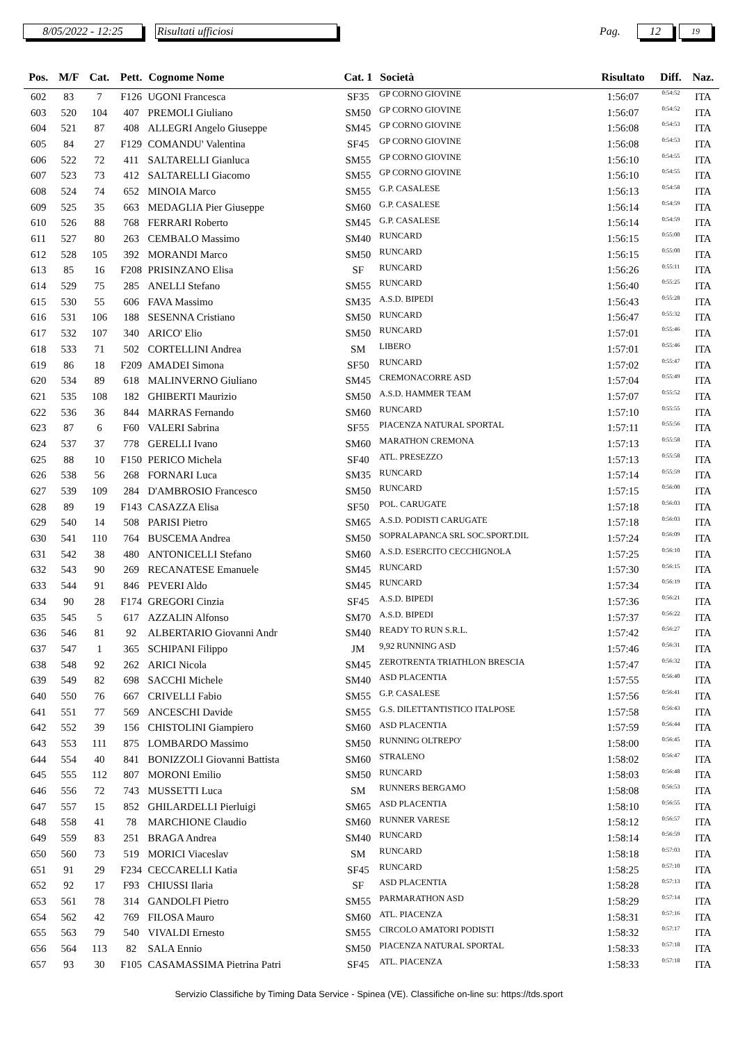8/05/2022 - 12:25 Risultati ufficiosi Pag. 12 19
| Pos. | M/F | Cat. | Pett. | Cognome Nome | Cat. 1 | Società | Risultato | Diff. | Naz. |
| --- | --- | --- | --- | --- | --- | --- | --- | --- | --- |
| 602 | 83 | 7 | F126 | UGONI Francesca | SF35 | GP CORNO GIOVINE | 1:56:07 | 0:54:52 | ITA |
| 603 | 520 | 104 | 407 | PREMOLI Giuliano | SM50 | GP CORNO GIOVINE | 1:56:07 | 0:54:52 | ITA |
| 604 | 521 | 87 | 408 | ALLEGRI Angelo Giuseppe | SM45 | GP CORNO GIOVINE | 1:56:08 | 0:54:53 | ITA |
| 605 | 84 | 27 | F129 | COMANDU' Valentina | SF45 | GP CORNO GIOVINE | 1:56:08 | 0:54:53 | ITA |
| 606 | 522 | 72 | 411 | SALTARELLI Gianluca | SM55 | GP CORNO GIOVINE | 1:56:10 | 0:54:55 | ITA |
| 607 | 523 | 73 | 412 | SALTARELLI Giacomo | SM55 | GP CORNO GIOVINE | 1:56:10 | 0:54:55 | ITA |
| 608 | 524 | 74 | 652 | MINOIA Marco | SM55 | G.P. CASALESE | 1:56:13 | 0:54:58 | ITA |
| 609 | 525 | 35 | 663 | MEDAGLIA Pier Giuseppe | SM60 | G.P. CASALESE | 1:56:14 | 0:54:59 | ITA |
| 610 | 526 | 88 | 768 | FERRARI Roberto | SM45 | G.P. CASALESE | 1:56:14 | 0:54:59 | ITA |
| 611 | 527 | 80 | 263 | CEMBALO Massimo | SM40 | RUNCARD | 1:56:15 | 0:55:00 | ITA |
| 612 | 528 | 105 | 392 | MORANDI Marco | SM50 | RUNCARD | 1:56:15 | 0:55:00 | ITA |
| 613 | 85 | 16 | F208 | PRISINZANO Elisa | SF | RUNCARD | 1:56:26 | 0:55:11 | ITA |
| 614 | 529 | 75 | 285 | ANELLI Stefano | SM55 | RUNCARD | 1:56:40 | 0:55:25 | ITA |
| 615 | 530 | 55 | 606 | FAVA Massimo | SM35 | A.S.D. BIPEDI | 1:56:43 | 0:55:28 | ITA |
| 616 | 531 | 106 | 188 | SESENNA Cristiano | SM50 | RUNCARD | 1:56:47 | 0:55:32 | ITA |
| 617 | 532 | 107 | 340 | ARICO' Elio | SM50 | RUNCARD | 1:57:01 | 0:55:46 | ITA |
| 618 | 533 | 71 | 502 | CORTELLINI Andrea | SM | LIBERO | 1:57:01 | 0:55:46 | ITA |
| 619 | 86 | 18 | F209 | AMADEI Simona | SF50 | RUNCARD | 1:57:02 | 0:55:47 | ITA |
| 620 | 534 | 89 | 618 | MALINVERNO Giuliano | SM45 | CREMONACORRE ASD | 1:57:04 | 0:55:49 | ITA |
| 621 | 535 | 108 | 182 | GHIBERTI Maurizio | SM50 | A.S.D. HAMMER TEAM | 1:57:07 | 0:55:52 | ITA |
| 622 | 536 | 36 | 844 | MARRAS Fernando | SM60 | RUNCARD | 1:57:10 | 0:55:55 | ITA |
| 623 | 87 | 6 | F60 | VALERI Sabrina | SF55 | PIACENZA NATURAL SPORTAL | 1:57:11 | 0:55:56 | ITA |
| 624 | 537 | 37 | 778 | GERELLI Ivano | SM60 | MARATHON CREMONA | 1:57:13 | 0:55:58 | ITA |
| 625 | 88 | 10 | F150 | PERICO Michela | SF40 | ATL. PRESEZZO | 1:57:13 | 0:55:58 | ITA |
| 626 | 538 | 56 | 268 | FORNARI Luca | SM35 | RUNCARD | 1:57:14 | 0:55:59 | ITA |
| 627 | 539 | 109 | 284 | D'AMBROSIO Francesco | SM50 | RUNCARD | 1:57:15 | 0:56:00 | ITA |
| 628 | 89 | 19 | F143 | CASAZZA Elisa | SF50 | POL. CARUGATE | 1:57:18 | 0:56:03 | ITA |
| 629 | 540 | 14 | 508 | PARISI Pietro | SM65 | A.S.D. PODISTI CARUGATE | 1:57:18 | 0:56:03 | ITA |
| 630 | 541 | 110 | 764 | BUSCEMA Andrea | SM50 | SOPRALAPANCA SRL SOC.SPORT.DIL | 1:57:24 | 0:56:09 | ITA |
| 631 | 542 | 38 | 480 | ANTONICELLI Stefano | SM60 | A.S.D. ESERCITO CECCHIGNOLA | 1:57:25 | 0:56:10 | ITA |
| 632 | 543 | 90 | 269 | RECANATESE Emanuele | SM45 | RUNCARD | 1:57:30 | 0:56:15 | ITA |
| 633 | 544 | 91 | 846 | PEVERI Aldo | SM45 | RUNCARD | 1:57:34 | 0:56:19 | ITA |
| 634 | 90 | 28 | F174 | GREGORI Cinzia | SF45 | A.S.D. BIPEDI | 1:57:36 | 0:56:21 | ITA |
| 635 | 545 | 5 | 617 | AZZALIN Alfonso | SM70 | A.S.D. BIPEDI | 1:57:37 | 0:56:22 | ITA |
| 636 | 546 | 81 | 92 | ALBERTARIO Giovanni Andr | SM40 | READY TO RUN S.R.L. | 1:57:42 | 0:56:27 | ITA |
| 637 | 547 | 1 | 365 | SCHIPANI Filippo | JM | 9,92 RUNNING ASD | 1:57:46 | 0:56:31 | ITA |
| 638 | 548 | 92 | 262 | ARICI Nicola | SM45 | ZEROTRENTA TRIATHLON BRESCIA | 1:57:47 | 0:56:32 | ITA |
| 639 | 549 | 82 | 698 | SACCHI Michele | SM40 | ASD PLACENTIA | 1:57:55 | 0:56:40 | ITA |
| 640 | 550 | 76 | 667 | CRIVELLI Fabio | SM55 | G.P. CASALESE | 1:57:56 | 0:56:41 | ITA |
| 641 | 551 | 77 | 569 | ANCESCHI Davide | SM55 | G.S. DILETTANTISTICO ITALPOSE | 1:57:58 | 0:56:43 | ITA |
| 642 | 552 | 39 | 156 | CHISTOLINI Giampiero | SM60 | ASD PLACENTIA | 1:57:59 | 0:56:44 | ITA |
| 643 | 553 | 111 | 875 | LOMBARDO Massimo | SM50 | RUNNING OLTREPO' | 1:58:00 | 0:56:45 | ITA |
| 644 | 554 | 40 | 841 | BONIZZOLI Giovanni Battista | SM60 | STRALENO | 1:58:02 | 0:56:47 | ITA |
| 645 | 555 | 112 | 807 | MORONI Emilio | SM50 | RUNCARD | 1:58:03 | 0:56:48 | ITA |
| 646 | 556 | 72 | 743 | MUSSETTI Luca | SM | RUNNERS BERGAMO | 1:58:08 | 0:56:53 | ITA |
| 647 | 557 | 15 | 852 | GHILARDELLI Pierluigi | SM65 | ASD PLACENTIA | 1:58:10 | 0:56:55 | ITA |
| 648 | 558 | 41 | 78 | MARCHIONE Claudio | SM60 | RUNNER VARESE | 1:58:12 | 0:56:57 | ITA |
| 649 | 559 | 83 | 251 | BRAGA Andrea | SM40 | RUNCARD | 1:58:14 | 0:56:59 | ITA |
| 650 | 560 | 73 | 519 | MORICI Viaceslav | SM | RUNCARD | 1:58:18 | 0:57:03 | ITA |
| 651 | 91 | 29 | F234 | CECCARELLI Katia | SF45 | RUNCARD | 1:58:25 | 0:57:10 | ITA |
| 652 | 92 | 17 | F93 | CHIUSSI Ilaria | SF | ASD PLACENTIA | 1:58:28 | 0:57:13 | ITA |
| 653 | 561 | 78 | 314 | GANDOLFI Pietro | SM55 | PARMARATHON ASD | 1:58:29 | 0:57:14 | ITA |
| 654 | 562 | 42 | 769 | FILOSA Mauro | SM60 | ATL. PIACENZA | 1:58:31 | 0:57:16 | ITA |
| 655 | 563 | 79 | 540 | VIVALDI Ernesto | SM55 | CIRCOLO AMATORI PODISTI | 1:58:32 | 0:57:17 | ITA |
| 656 | 564 | 113 | 82 | SALA Ennio | SM50 | PIACENZA NATURAL SPORTAL | 1:58:33 | 0:57:18 | ITA |
| 657 | 93 | 30 | F105 | CASAMASSIMA Pietrina Patri | SF45 | ATL. PIACENZA | 1:58:33 | 0:57:18 | ITA |
Servizio Classifiche by Timing Data Service - Spinea (VE). Classifiche on-line su: https://tds.sport